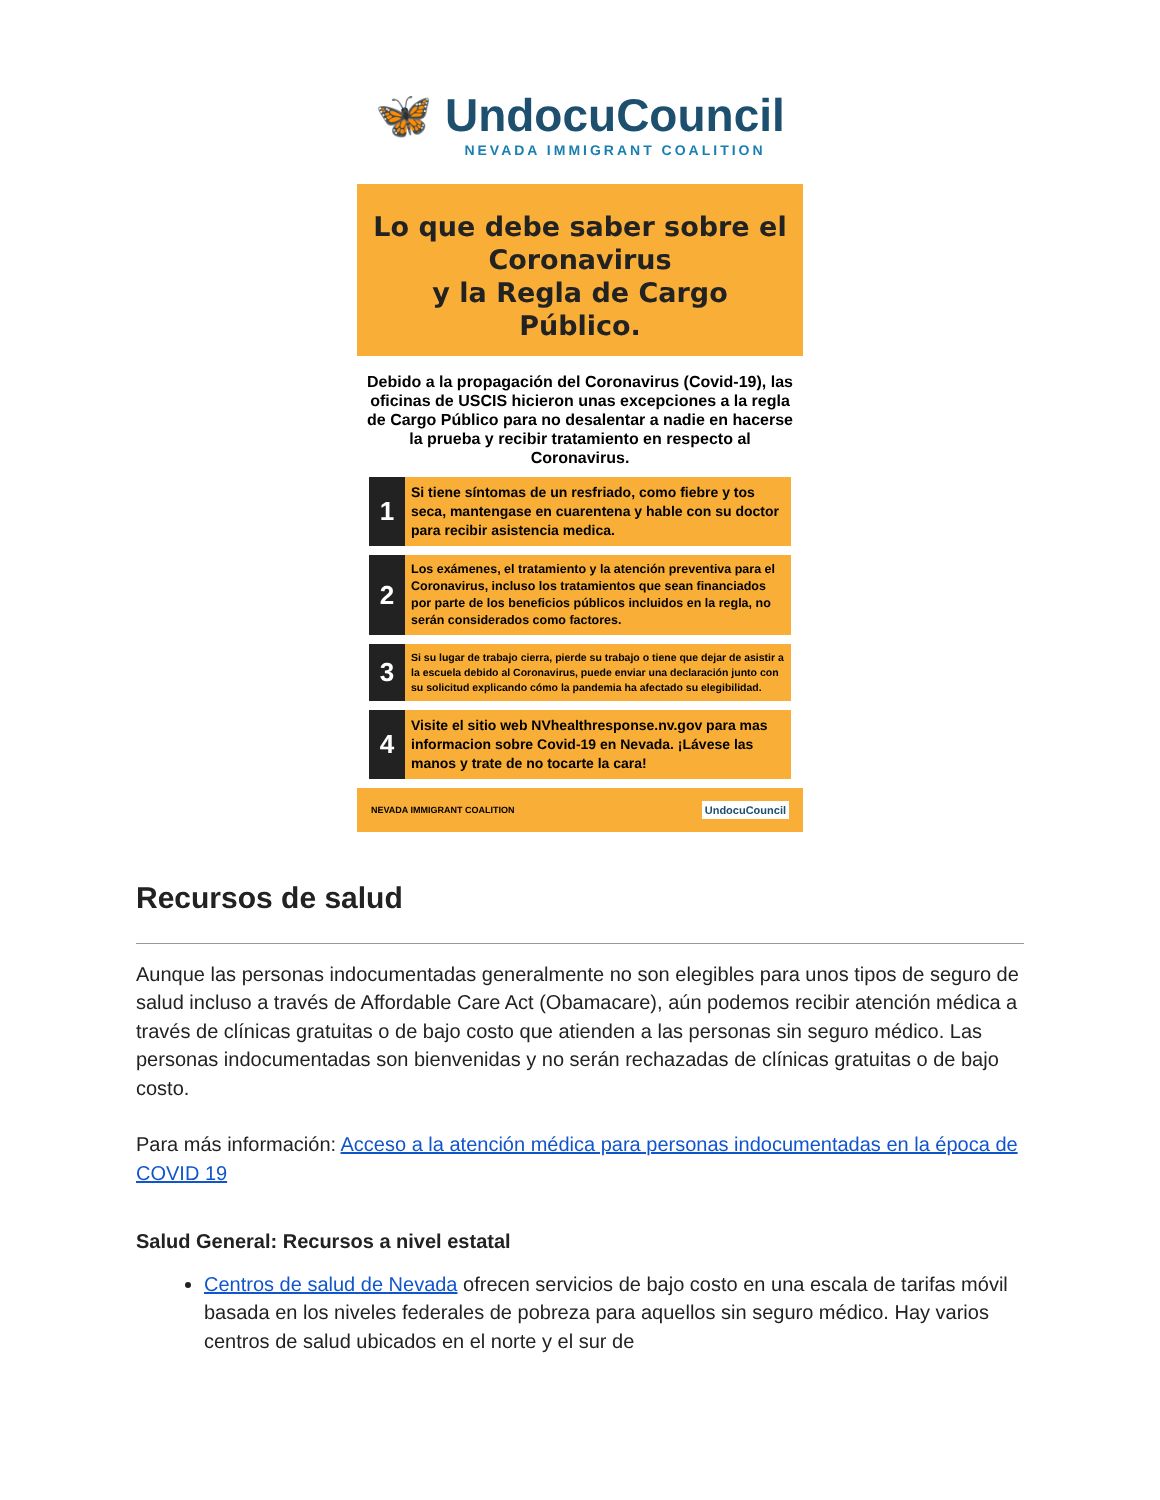🦋 UndocuCouncil
NEVADA IMMIGRANT COALITION
Lo que debe saber sobre el Coronavirus
y la Regla de Cargo Público.
Debido a la propagación del Coronavirus (Covid-19), las oficinas de USCIS hicieron unas excepciones a la regla de Cargo Público para no desalentar a nadie en hacerse la prueba y recibir tratamiento en respecto al Coronavirus.
1
Si tiene síntomas de un resfriado, como fiebre y tos seca, mantengase en cuarentena y hable con su doctor para recibir asistencia medica.
2
Los exámenes, el tratamiento y la atención preventiva para el Coronavirus, incluso los tratamientos que sean financiados por parte de los beneficios públicos incluidos en la regla, no serán considerados como factores.
3
Si su lugar de trabajo cierra, pierde su trabajo o tiene que dejar de asistir a la escuela debido al Coronavirus, puede enviar una declaración junto con su solicitud explicando cómo la pandemia ha afectado su elegibilidad.
4
Visite el sitio web NVhealthresponse.nv.gov para mas informacion sobre Covid-19 en Nevada. ¡Lávese las manos y trate de no tocarte la cara!
NEVADA IMMIGRANT COALITION UndocuCouncil
Recursos de salud
Aunque las personas indocumentadas generalmente no son elegibles para unos tipos de seguro de salud incluso a través de Affordable Care Act (Obamacare), aún podemos recibir atención médica a través de clínicas gratuitas o de bajo costo que atienden a las personas sin seguro médico. Las personas indocumentadas son bienvenidas y no serán rechazadas de clínicas gratuitas o de bajo costo.
Para más información: Acceso a la atención médica para personas indocumentadas en la época de COVID 19
Salud General: Recursos a nivel estatal
Centros de salud de Nevada ofrecen servicios de bajo costo en una escala de tarifas móvil basada en los niveles federales de pobreza para aquellos sin seguro médico. Hay varios centros de salud ubicados en el norte y el sur de